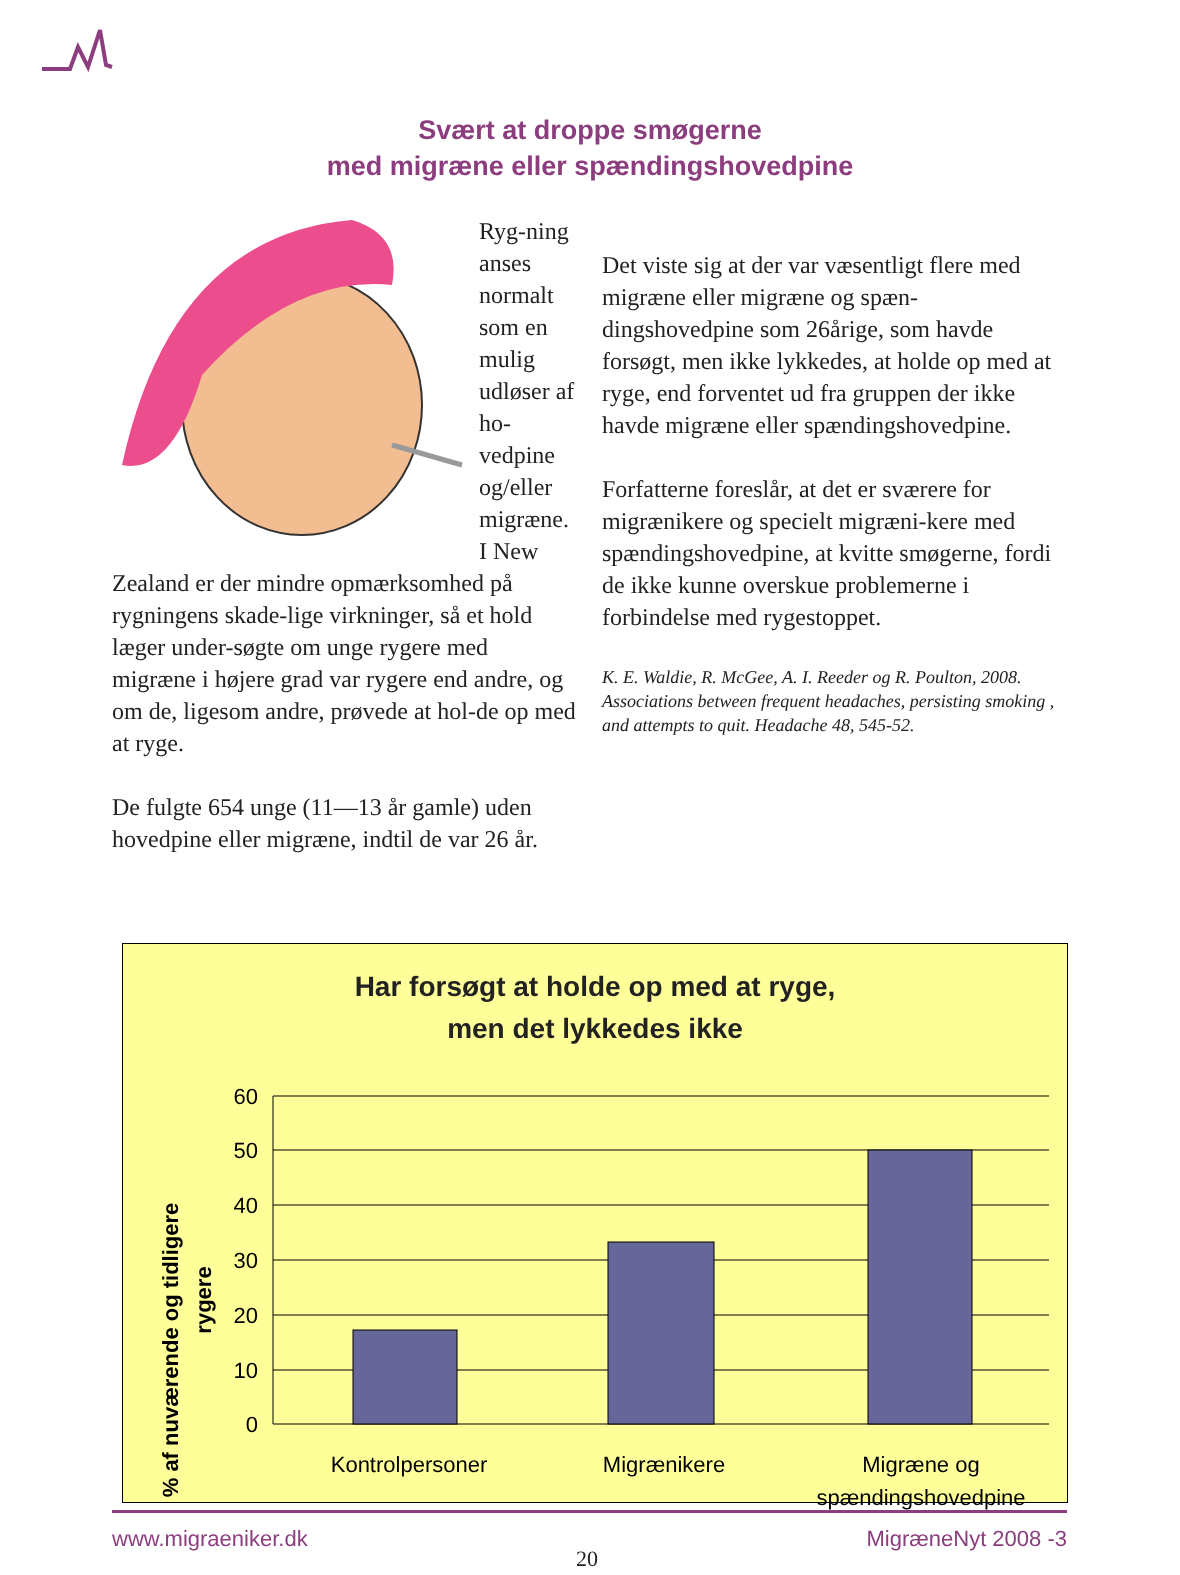Svært at droppe smøgerne
med migræne eller spændingshovedpine
Ryg-ning anses normalt som en mulig udløser af ho-vedpine og/eller migræne. I New Zealand er der mindre opmærksomhed på rygningens skade-lige virkninger, så et hold læger under-søgte om unge rygere med migræne i højere grad var rygere end andre, og om de, ligesom andre, prøvede at hol-de op med at ryge.
De fulgte 654 unge (11—13 år gamle) uden hovedpine eller migræne, indtil de var 26 år.
Det viste sig at der var væsentligt flere med migræne eller migræne og spæn-dingshovedpine som 26årige, som havde forsøgt, men ikke lykkedes, at holde op med at ryge, end forventet ud fra gruppen der ikke havde migræne eller spændingshovedpine.
Forfatterne foreslår, at det er sværere for migrænikere og specielt migræni-kere med spændingshovedpine, at kvitte smøgerne, fordi de ikke kunne overskue problemerne i forbindelse med rygestoppet.
K. E. Waldie, R. McGee, A. I. Reeder og R. Poulton, 2008. Associations between frequent headaches, persisting smoking , and attempts to quit. Headache 48, 545-52.
Har forsøgt at holde op med at ryge,
men det lykkedes ikke
% af nuværende og tidligere
rygere
60
50
40
30
20
10
0
Kontrolpersoner
Migrænikere
Migræne og
spændingshovedpine
www.migraeniker.dk 20 MigræneNyt 2008 -3